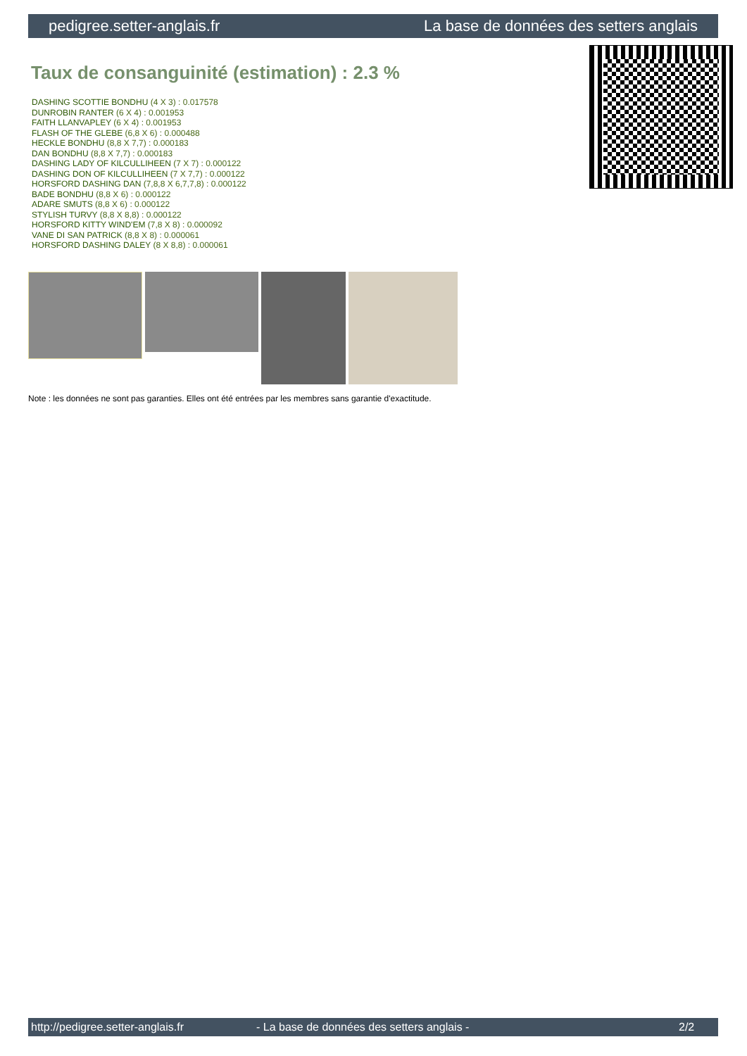pedigree.setter-anglais.fr La base de données des setters anglais
Taux de consanguinité (estimation) : 2.3 %
DASHING SCOTTIE BONDHU (4 X 3) : 0.017578
DUNROBIN RANTER (6 X 4) : 0.001953
FAITH LLANVAPLEY (6 X 4) : 0.001953
FLASH OF THE GLEBE (6,8 X 6) : 0.000488
HECKLE BONDHU (8,8 X 7,7) : 0.000183
DAN BONDHU (8,8 X 7,7) : 0.000183
DASHING LADY OF KILCULLIHEEN (7 X 7) : 0.000122
DASHING DON OF KILCULLIHEEN (7 X 7,7) : 0.000122
HORSFORD DASHING DAN (7,8,8 X 6,7,7,8) : 0.000122
BADE BONDHU (8,8 X 6) : 0.000122
ADARE SMUTS (8,8 X 6) : 0.000122
STYLISH TURVY (8,8 X 8,8) : 0.000122
HORSFORD KITTY WIND'EM (7,8 X 8) : 0.000092
VANE DI SAN PATRICK (8,8 X 8) : 0.000061
HORSFORD DASHING DALEY (8 X 8,8) : 0.000061
Note : les données ne sont pas garanties. Elles ont été entrées par les membres sans garantie d'exactitude.
http://pedigree.setter-anglais.fr - La base de données des setters anglais - 2/2